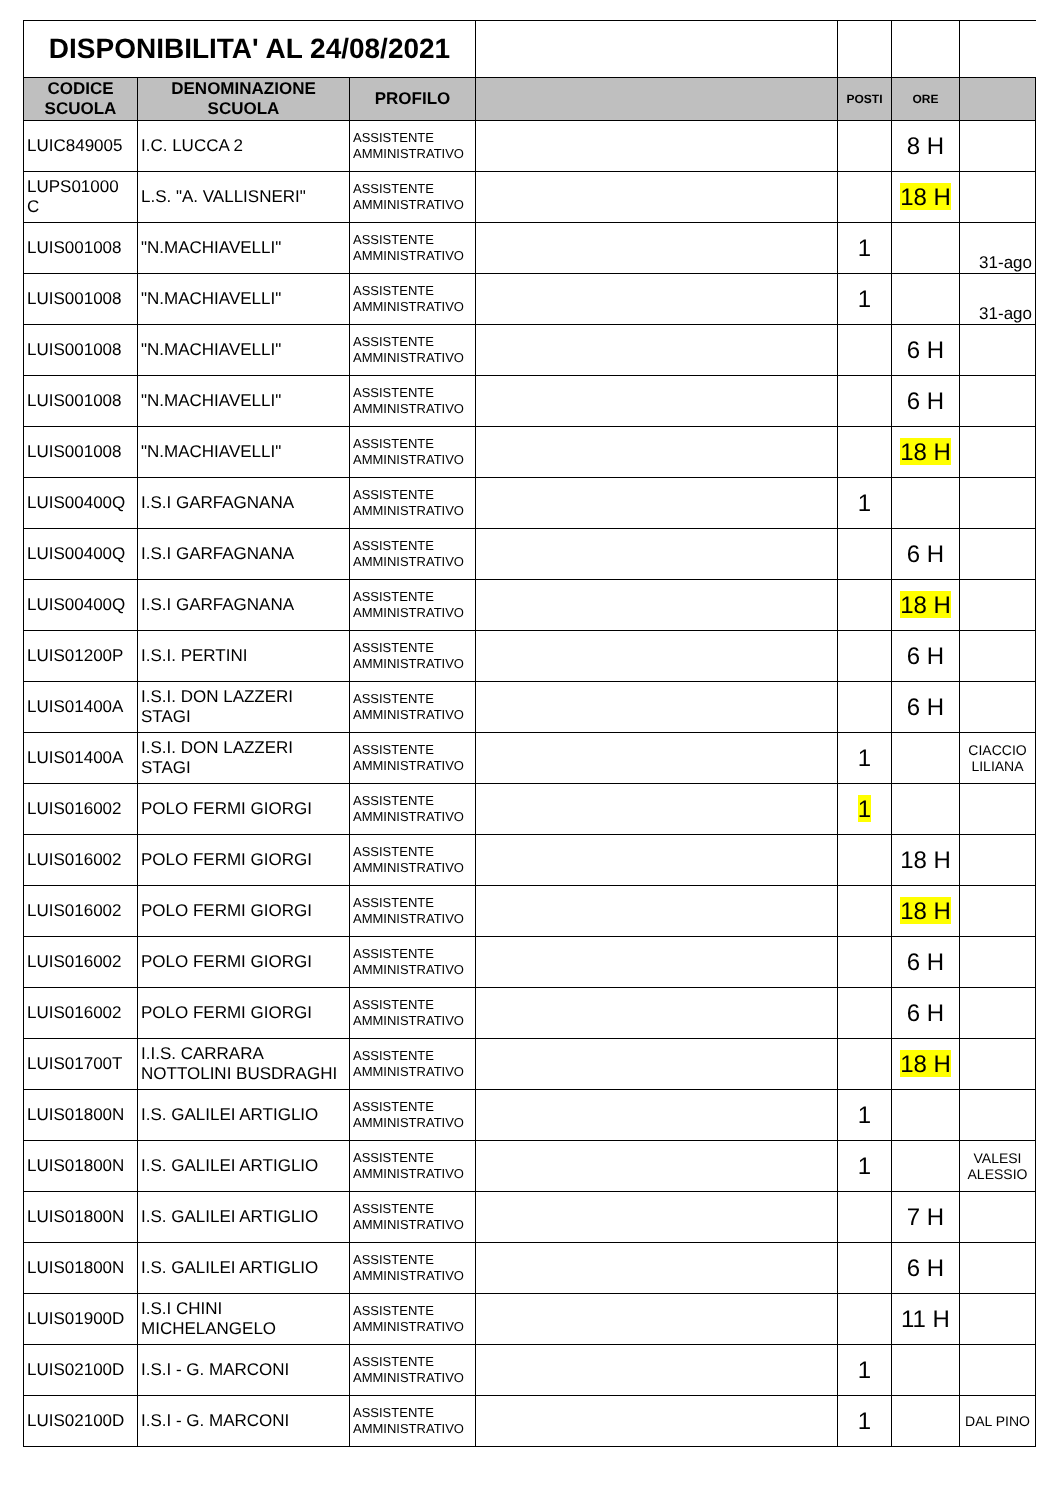| DISPONIBILITA' AL 24/08/2021 | | | | | | |
| CODICE SCUOLA | DENOMINAZIONE SCUOLA | PROFILO | | POSTI | ORE | |
| LUIC849005 | I.C. LUCCA 2 | ASSISTENTE AMMINISTRATIVO | | | 8 H | |
| LUPS01000 C | L.S. "A. VALLISNERI" | ASSISTENTE AMMINISTRATIVO | | | 18 H | |
| LUIS001008 | "N.MACHIAVELLI" | ASSISTENTE AMMINISTRATIVO | | 1 | | 31-ago |
| LUIS001008 | "N.MACHIAVELLI" | ASSISTENTE AMMINISTRATIVO | | 1 | | 31-ago |
| LUIS001008 | "N.MACHIAVELLI" | ASSISTENTE AMMINISTRATIVO | | | 6 H | |
| LUIS001008 | "N.MACHIAVELLI" | ASSISTENTE AMMINISTRATIVO | | | 6 H | |
| LUIS001008 | "N.MACHIAVELLI" | ASSISTENTE AMMINISTRATIVO | | | 18 H | |
| LUIS00400Q | I.S.I GARFAGNANA | ASSISTENTE AMMINISTRATIVO | | 1 | | |
| LUIS00400Q | I.S.I GARFAGNANA | ASSISTENTE AMMINISTRATIVO | | | 6 H | |
| LUIS00400Q | I.S.I GARFAGNANA | ASSISTENTE AMMINISTRATIVO | | | 18 H | |
| LUIS01200P | I.S.I. PERTINI | ASSISTENTE AMMINISTRATIVO | | | 6 H | |
| LUIS01400A | I.S.I. DON LAZZERI STAGI | ASSISTENTE AMMINISTRATIVO | | | 6 H | |
| LUIS01400A | I.S.I. DON LAZZERI STAGI | ASSISTENTE AMMINISTRATIVO | | 1 | | CIACCIO LILIANA |
| LUIS016002 | POLO FERMI GIORGI | ASSISTENTE AMMINISTRATIVO | | 1 | | |
| LUIS016002 | POLO FERMI GIORGI | ASSISTENTE AMMINISTRATIVO | | | 18 H | |
| LUIS016002 | POLO FERMI GIORGI | ASSISTENTE AMMINISTRATIVO | | | 18 H | |
| LUIS016002 | POLO FERMI GIORGI | ASSISTENTE AMMINISTRATIVO | | | 6 H | |
| LUIS016002 | POLO FERMI GIORGI | ASSISTENTE AMMINISTRATIVO | | | 6 H | |
| LUIS01700T | I.I.S. CARRARA NOTTOLINI BUSDRAGHI | ASSISTENTE AMMINISTRATIVO | | | 18 H | |
| LUIS01800N | I.S. GALILEI ARTIGLIO | ASSISTENTE AMMINISTRATIVO | | 1 | | |
| LUIS01800N | I.S. GALILEI ARTIGLIO | ASSISTENTE AMMINISTRATIVO | | 1 | | VALESI ALESSIO |
| LUIS01800N | I.S. GALILEI ARTIGLIO | ASSISTENTE AMMINISTRATIVO | | | 7 H | |
| LUIS01800N | I.S. GALILEI ARTIGLIO | ASSISTENTE AMMINISTRATIVO | | | 6 H | |
| LUIS01900D | I.S.I CHINI MICHELANGELO | ASSISTENTE AMMINISTRATIVO | | | 11 H | |
| LUIS02100D | I.S.I - G. MARCONI | ASSISTENTE AMMINISTRATIVO | | 1 | | |
| LUIS02100D | I.S.I - G. MARCONI | ASSISTENTE AMMINISTRATIVO | | 1 | | DAL PINO |